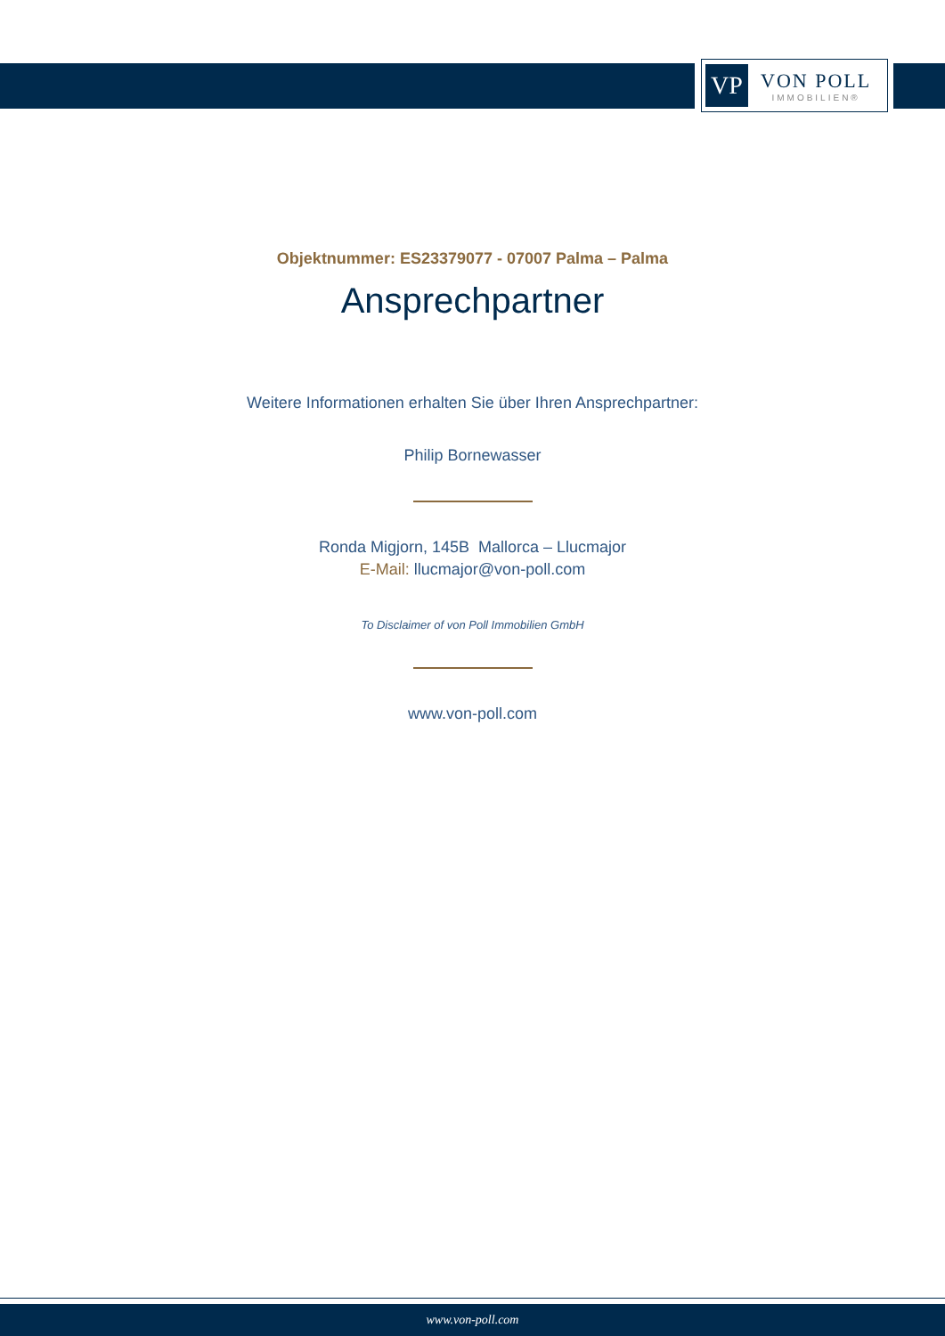VP
VON POLL
IMMOBILIEN®
Objektnummer: ES23379077 - 07007 Palma – Palma
Ansprechpartner
Weitere Informationen erhalten Sie über Ihren Ansprechpartner:
Philip Bornewasser
Ronda Migjorn, 145B Mallorca – Llucmajor
E-Mail: llucmajor@von-poll.com
To Disclaimer of von Poll Immobilien GmbH
www.von-poll.com
www.von-poll.com